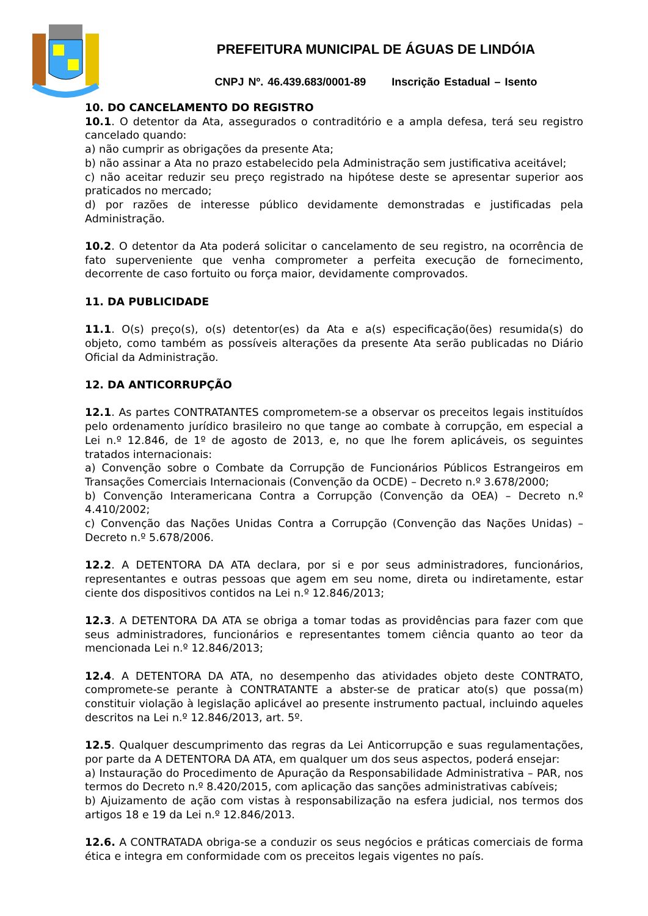PREFEITURA MUNICIPAL DE ÁGUAS DE LINDÓIA
CNPJ Nº. 46.439.683/0001-89 Inscrição Estadual – Isento
10. DO CANCELAMENTO DO REGISTRO
10.1. O detentor da Ata, assegurados o contraditório e a ampla defesa, terá seu registro cancelado quando:
a) não cumprir as obrigações da presente Ata;
b) não assinar a Ata no prazo estabelecido pela Administração sem justificativa aceitável;
c) não aceitar reduzir seu preço registrado na hipótese deste se apresentar superior aos praticados no mercado;
d) por razões de interesse público devidamente demonstradas e justificadas pela Administração.
10.2. O detentor da Ata poderá solicitar o cancelamento de seu registro, na ocorrência de fato superveniente que venha comprometer a perfeita execução de fornecimento, decorrente de caso fortuito ou força maior, devidamente comprovados.
11. DA PUBLICIDADE
11.1. O(s) preço(s), o(s) detentor(es) da Ata e a(s) especificação(ões) resumida(s) do objeto, como também as possíveis alterações da presente Ata serão publicadas no Diário Oficial da Administração.
12. DA ANTICORRUPÇÃO
12.1. As partes CONTRATANTES comprometem-se a observar os preceitos legais instituídos pelo ordenamento jurídico brasileiro no que tange ao combate à corrupção, em especial a Lei n.º 12.846, de 1º de agosto de 2013, e, no que lhe forem aplicáveis, os seguintes tratados internacionais:
a) Convenção sobre o Combate da Corrupção de Funcionários Públicos Estrangeiros em Transações Comerciais Internacionais (Convenção da OCDE) – Decreto n.º 3.678/2000;
b) Convenção Interamericana Contra a Corrupção (Convenção da OEA) – Decreto n.º 4.410/2002;
c) Convenção das Nações Unidas Contra a Corrupção (Convenção das Nações Unidas) – Decreto n.º 5.678/2006.
12.2. A DETENTORA DA ATA declara, por si e por seus administradores, funcionários, representantes e outras pessoas que agem em seu nome, direta ou indiretamente, estar ciente dos dispositivos contidos na Lei n.º 12.846/2013;
12.3. A DETENTORA DA ATA se obriga a tomar todas as providências para fazer com que seus administradores, funcionários e representantes tomem ciência quanto ao teor da mencionada Lei n.º 12.846/2013;
12.4. A DETENTORA DA ATA, no desempenho das atividades objeto deste CONTRATO, compromete-se perante à CONTRATANTE a abster-se de praticar ato(s) que possa(m) constituir violação à legislação aplicável ao presente instrumento pactual, incluindo aqueles descritos na Lei n.º 12.846/2013, art. 5º.
12.5. Qualquer descumprimento das regras da Lei Anticorrupção e suas regulamentações, por parte da A DETENTORA DA ATA, em qualquer um dos seus aspectos, poderá ensejar:
a) Instauração do Procedimento de Apuração da Responsabilidade Administrativa – PAR, nos termos do Decreto n.º 8.420/2015, com aplicação das sanções administrativas cabíveis;
b) Ajuizamento de ação com vistas à responsabilização na esfera judicial, nos termos dos artigos 18 e 19 da Lei n.º 12.846/2013.
12.6. A CONTRATADA obriga-se a conduzir os seus negócios e práticas comerciais de forma ética e integra em conformidade com os preceitos legais vigentes no país.